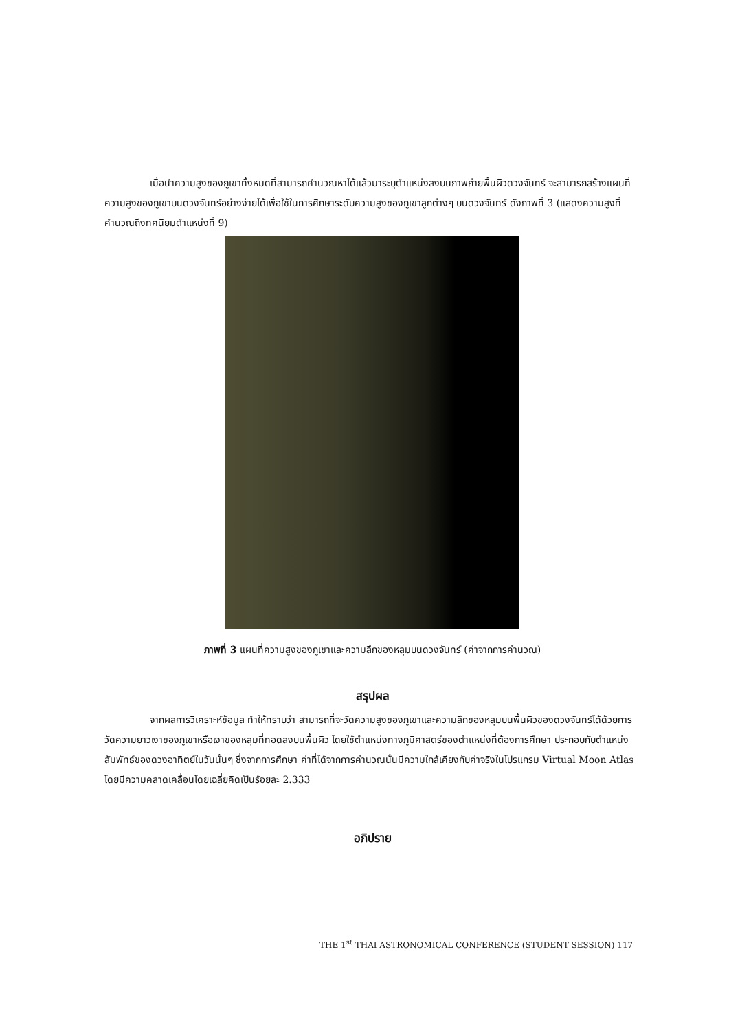เมื่อนำความสูงของภูเขาทั้งหมดที่สามารถคำนวณหาได้แล้วมาระบุตำแหน่งลงบนภาพถ่ายพื้นผิวดวงจันทร์ จะสามารถสร้างแผนที่ความสูงของภูเขาบนดวงจันทร์อย่างง่ายได้เพื่อใช้ในการศึกษาระดับความสูงของภูเขาลูกต่างๆ บนดวงจันทร์ ดังภาพที่ 3 (แสดงความสูงที่คำนวณถึงทศนิยมตำแหน่งที่ 9)
ภาพที่ 3 แผนที่ความสูงของภูเขาและความลึกของหลุมบนดวงจันทร์ (ค่าจากการคำนวณ)
สรุปผล
จากผลการวิเคราะห์ข้อมูล ทำให้ทราบว่า สามารถที่จะวัดความสูงของภูเขาและความลึกของหลุมบนพื้นผิวของดวงจันทร์ได้ด้วยการวัดความยาวเงาของภูเขาหรือเงาของหลุมที่ทอดลงบนพื้นผิว โดยใช้ตำแหน่งทางภูมิศาสตร์ของตำแหน่งที่ต้องการศึกษา ประกอบกับตำแหน่งสัมพัทธ์ของดวงอาทิตย์ในวันนั้นๆ ซึ่งจากการศึกษา ค่าที่ได้จากการคำนวณนั้นมีความใกล้เคียงกับค่าจริงในโปรแกรม Virtual Moon Atlas โดยมีความคลาดเคลื่อนโดยเฉลี่ยคิดเป็นร้อยละ 2.333
อภิปราย
THE 1<sup>st</sup> THAI ASTRONOMICAL CONFERENCE (STUDENT SESSION) 117